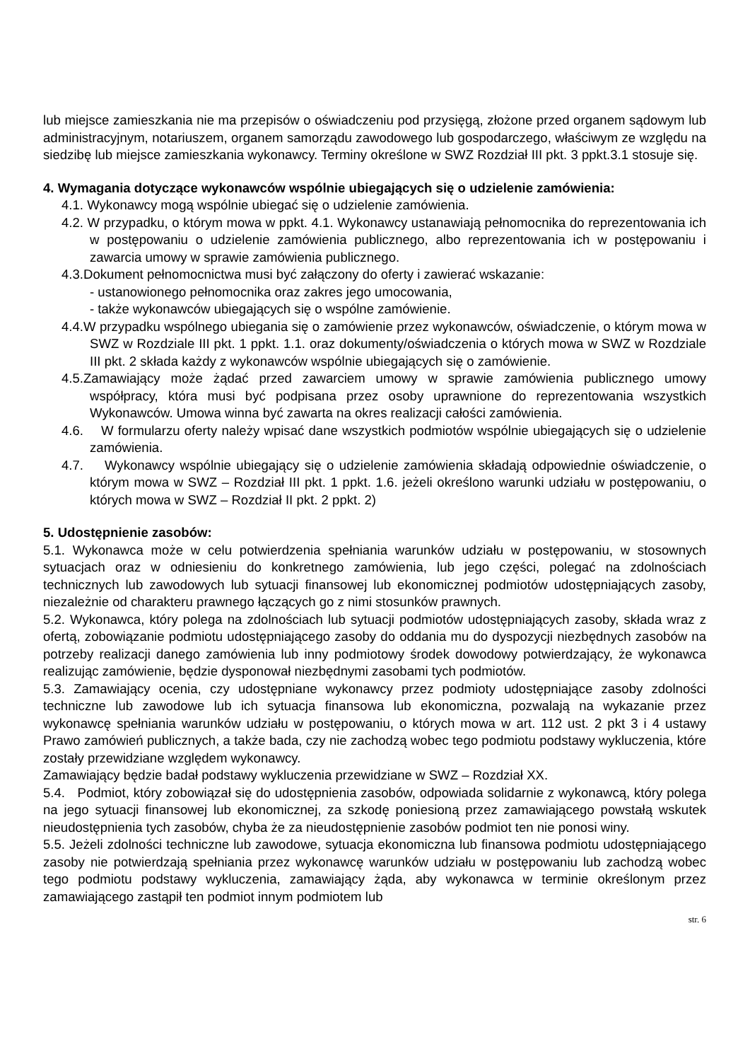lub miejsce zamieszkania nie ma przepisów o oświadczeniu pod przysięgą, złożone przed organem sądowym lub administracyjnym, notariuszem, organem samorządu zawodowego lub gospodarczego, właściwym ze względu na siedzibę lub miejsce zamieszkania wykonawcy. Terminy określone w SWZ Rozdział III pkt. 3 ppkt.3.1 stosuje się.
4. Wymagania dotyczące wykonawców wspólnie ubiegających się o udzielenie zamówienia:
4.1. Wykonawcy mogą wspólnie ubiegać się o udzielenie zamówienia.
4.2. W przypadku, o którym mowa w ppkt. 4.1. Wykonawcy ustanawiają pełnomocnika do reprezentowania ich w postępowaniu o udzielenie zamówienia publicznego, albo reprezentowania ich w postępowaniu i zawarcia umowy w sprawie zamówienia publicznego.
4.3.Dokument pełnomocnictwa musi być załączony do oferty i zawierać wskazanie:
- ustanowionego pełnomocnika oraz zakres jego umocowania,
- także wykonawców ubiegających się o wspólne zamówienie.
4.4.W przypadku wspólnego ubiegania się o zamówienie przez wykonawców, oświadczenie, o którym mowa w SWZ w Rozdziale III pkt. 1 ppkt. 1.1. oraz dokumenty/oświadczenia o których mowa w SWZ w Rozdziale III pkt. 2 składa każdy z wykonawców wspólnie ubiegających się o zamówienie.
4.5.Zamawiający może żądać przed zawarciem umowy w sprawie zamówienia publicznego umowy współpracy, która musi być podpisana przez osoby uprawnione do reprezentowania wszystkich Wykonawców. Umowa winna być zawarta na okres realizacji całości zamówienia.
4.6. W formularzu oferty należy wpisać dane wszystkich podmiotów wspólnie ubiegających się o udzielenie zamówienia.
4.7. Wykonawcy wspólnie ubiegający się o udzielenie zamówienia składają odpowiednie oświadczenie, o którym mowa w SWZ – Rozdział III pkt. 1 ppkt. 1.6. jeżeli określono warunki udziału w postępowaniu, o których mowa w SWZ – Rozdział II pkt. 2 ppkt. 2)
5. Udostępnienie zasobów:
5.1. Wykonawca może w celu potwierdzenia spełniania warunków udziału w postępowaniu, w stosownych sytuacjach oraz w odniesieniu do konkretnego zamówienia, lub jego części, polegać na zdolnościach technicznych lub zawodowych lub sytuacji finansowej lub ekonomicznej podmiotów udostępniających zasoby, niezależnie od charakteru prawnego łączących go z nimi stosunków prawnych.
5.2. Wykonawca, który polega na zdolnościach lub sytuacji podmiotów udostępniających zasoby, składa wraz z ofertą, zobowiązanie podmiotu udostępniającego zasoby do oddania mu do dyspozycji niezbędnych zasobów na potrzeby realizacji danego zamówienia lub inny podmiotowy środek dowodowy potwierdzający, że wykonawca realizując zamówienie, będzie dysponował niezbędnymi zasobami tych podmiotów.
5.3. Zamawiający ocenia, czy udostępniane wykonawcy przez podmioty udostępniające zasoby zdolności techniczne lub zawodowe lub ich sytuacja finansowa lub ekonomiczna, pozwalają na wykazanie przez wykonawcę spełniania warunków udziału w postępowaniu, o których mowa w art. 112 ust. 2 pkt 3 i 4 ustawy Prawo zamówień publicznych, a także bada, czy nie zachodzą wobec tego podmiotu podstawy wykluczenia, które zostały przewidziane względem wykonawcy.
Zamawiający będzie badał podstawy wykluczenia przewidziane w SWZ – Rozdział XX.
5.4. Podmiot, który zobowiązał się do udostępnienia zasobów, odpowiada solidarnie z wykonawcą, który polega na jego sytuacji finansowej lub ekonomicznej, za szkodę poniesioną przez zamawiającego powstałą wskutek nieudostępnienia tych zasobów, chyba że za nieudostępnienie zasobów podmiot ten nie ponosi winy.
5.5. Jeżeli zdolności techniczne lub zawodowe, sytuacja ekonomiczna lub finansowa podmiotu udostępniającego zasoby nie potwierdzają spełniania przez wykonawcę warunków udziału w postępowaniu lub zachodzą wobec tego podmiotu podstawy wykluczenia, zamawiający żąda, aby wykonawca w terminie określonym przez zamawiającego zastąpił ten podmiot innym podmiotem lub
str. 6